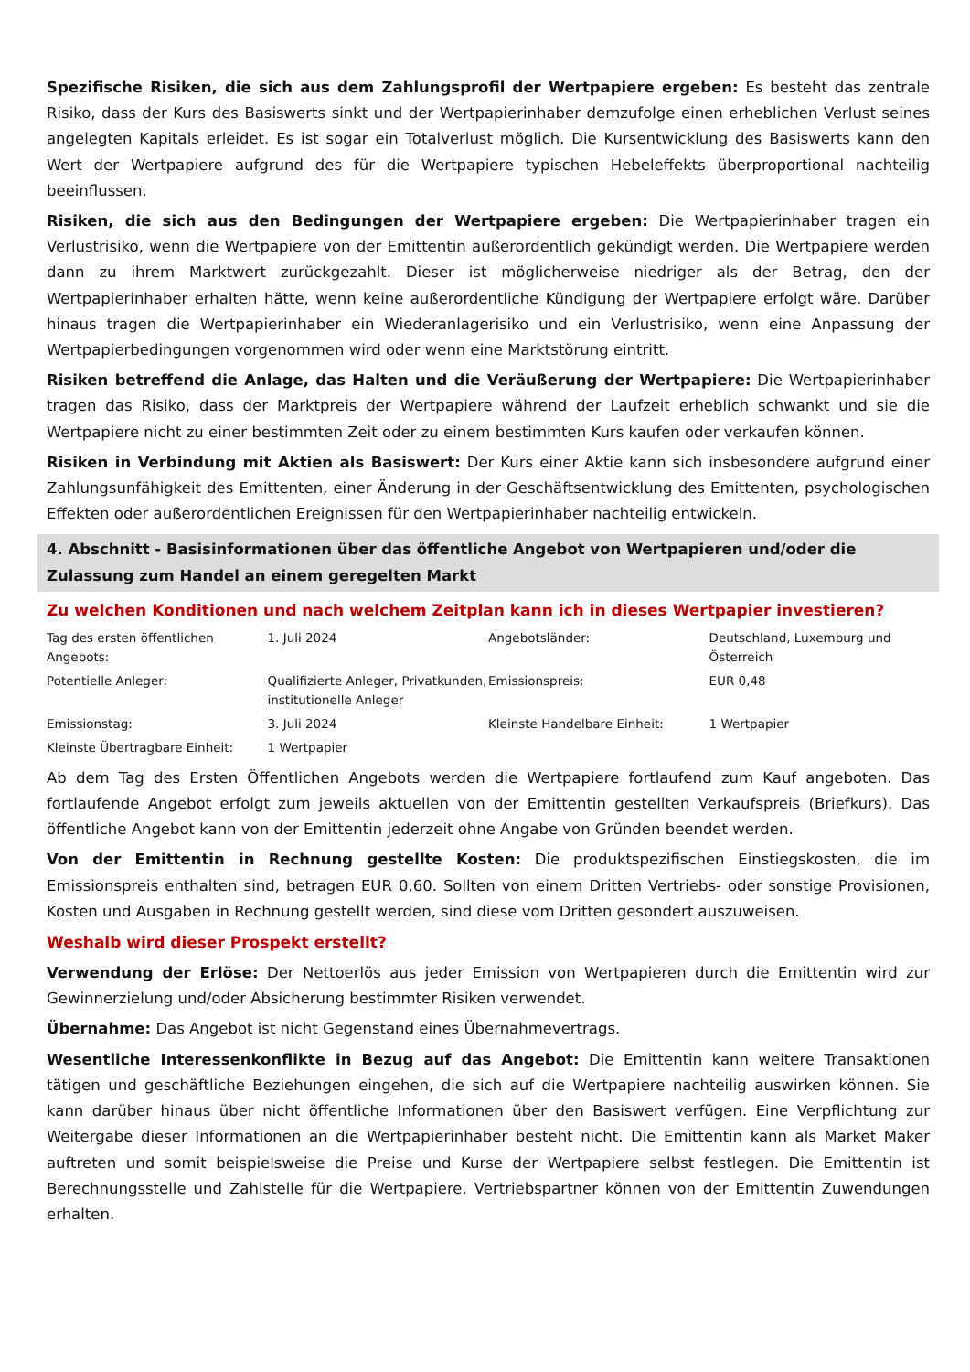Spezifische Risiken, die sich aus dem Zahlungsprofil der Wertpapiere ergeben: Es besteht das zentrale Risiko, dass der Kurs des Basiswerts sinkt und der Wertpapierinhaber demzufolge einen erheblichen Verlust seines angelegten Kapitals erleidet. Es ist sogar ein Totalverlust möglich. Die Kursentwicklung des Basiswerts kann den Wert der Wertpapiere aufgrund des für die Wertpapiere typischen Hebeleffekts überproportional nachteilig beeinflussen.
Risiken, die sich aus den Bedingungen der Wertpapiere ergeben: Die Wertpapierinhaber tragen ein Verlustrisiko, wenn die Wertpapiere von der Emittentin außerordentlich gekündigt werden. Die Wertpapiere werden dann zu ihrem Marktwert zurückgezahlt. Dieser ist möglicherweise niedriger als der Betrag, den der Wertpapierinhaber erhalten hätte, wenn keine außerordentliche Kündigung der Wertpapiere erfolgt wäre. Darüber hinaus tragen die Wertpapierinhaber ein Wiederanlagerisiko und ein Verlustrisiko, wenn eine Anpassung der Wertpapierbedingungen vorgenommen wird oder wenn eine Marktstörung eintritt.
Risiken betreffend die Anlage, das Halten und die Veräußerung der Wertpapiere: Die Wertpapierinhaber tragen das Risiko, dass der Marktpreis der Wertpapiere während der Laufzeit erheblich schwankt und sie die Wertpapiere nicht zu einer bestimmten Zeit oder zu einem bestimmten Kurs kaufen oder verkaufen können.
Risiken in Verbindung mit Aktien als Basiswert: Der Kurs einer Aktie kann sich insbesondere aufgrund einer Zahlungsunfähigkeit des Emittenten, einer Änderung in der Geschäftsentwicklung des Emittenten, psychologischen Effekten oder außerordentlichen Ereignissen für den Wertpapierinhaber nachteilig entwickeln.
4. Abschnitt - Basisinformationen über das öffentliche Angebot von Wertpapieren und/oder die Zulassung zum Handel an einem geregelten Markt
Zu welchen Konditionen und nach welchem Zeitplan kann ich in dieses Wertpapier investieren?
| Tag des ersten öffentlichen Angebots: | 1. Juli 2024 | Angebotsländer: | Deutschland, Luxemburg und Österreich |
| Potentielle Anleger: | Qualifizierte Anleger, Privatkunden, institutionelle Anleger | Emissionspreis: | EUR 0,48 |
| Emissionstag: | 3. Juli 2024 | Kleinste Handelbare Einheit: | 1 Wertpapier |
| Kleinste Übertragbare Einheit: | 1 Wertpapier | | |
Ab dem Tag des Ersten Öffentlichen Angebots werden die Wertpapiere fortlaufend zum Kauf angeboten. Das fortlaufende Angebot erfolgt zum jeweils aktuellen von der Emittentin gestellten Verkaufspreis (Briefkurs). Das öffentliche Angebot kann von der Emittentin jederzeit ohne Angabe von Gründen beendet werden.
Von der Emittentin in Rechnung gestellte Kosten: Die produktspezifischen Einstiegskosten, die im Emissionspreis enthalten sind, betragen EUR 0,60. Sollten von einem Dritten Vertriebs- oder sonstige Provisionen, Kosten und Ausgaben in Rechnung gestellt werden, sind diese vom Dritten gesondert auszuweisen.
Weshalb wird dieser Prospekt erstellt?
Verwendung der Erlöse: Der Nettoerlös aus jeder Emission von Wertpapieren durch die Emittentin wird zur Gewinnerzielung und/oder Absicherung bestimmter Risiken verwendet.
Übernahme: Das Angebot ist nicht Gegenstand eines Übernahmevertrags.
Wesentliche Interessenkonflikte in Bezug auf das Angebot: Die Emittentin kann weitere Transaktionen tätigen und geschäftliche Beziehungen eingehen, die sich auf die Wertpapiere nachteilig auswirken können. Sie kann darüber hinaus über nicht öffentliche Informationen über den Basiswert verfügen. Eine Verpflichtung zur Weitergabe dieser Informationen an die Wertpapierinhaber besteht nicht. Die Emittentin kann als Market Maker auftreten und somit beispielsweise die Preise und Kurse der Wertpapiere selbst festlegen. Die Emittentin ist Berechnungsstelle und Zahlstelle für die Wertpapiere. Vertriebspartner können von der Emittentin Zuwendungen erhalten.